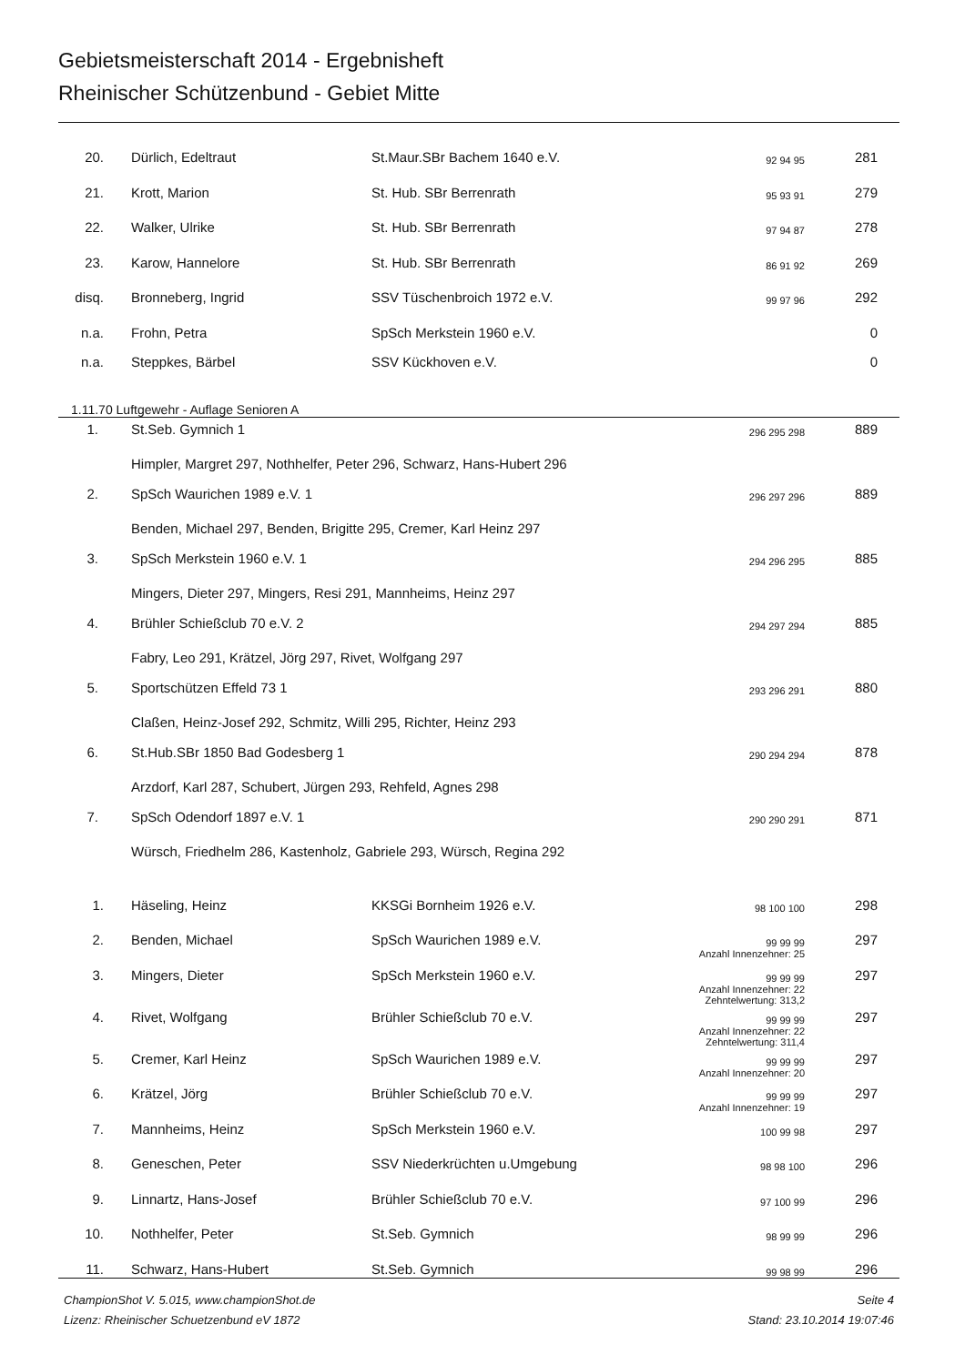Gebietsmeisterschaft 2014 - Ergebnisheft
Rheinischer Schützenbund - Gebiet Mitte
| 20. | | Dürlich, Edeltraut | St.Maur.SBr Bachem 1640 e.V. | 92 94 95 | 281 | |
| 21. | | Krott, Marion | St. Hub. SBr Berrenrath | 95 93 91 | 279 | |
| 22. | | Walker, Ulrike | St. Hub. SBr Berrenrath | 97 94 87 | 278 | |
| 23. | | Karow, Hannelore | St. Hub. SBr Berrenrath | 86 91 92 | 269 | |
| disq. | | Bronneberg, Ingrid | SSV Tüschenbroich 1972 e.V. | 99 97 96 | 292 | |
| n.a. | | Frohn, Petra | SpSch Merkstein 1960 e.V. | | 0 | |
| n.a. | | Steppkes, Bärbel | SSV Kückhoven e.V. | | 0 | |
1.11.70 Luftgewehr - Auflage Senioren A
| 1. | | St.Seb. Gymnich 1 | 296 295 298 | 889 | |
| | | Himpler, Margret 297, Nothhelfer, Peter 296, Schwarz, Hans-Hubert 296 | | | |
| 2. | | SpSch Waurichen 1989 e.V. 1 | 296 297 296 | 889 | |
| | | Benden, Michael 297, Benden, Brigitte 295, Cremer, Karl Heinz 297 | | | |
| 3. | | SpSch Merkstein 1960 e.V. 1 | 294 296 295 | 885 | |
| | | Mingers, Dieter 297, Mingers, Resi 291, Mannheims, Heinz 297 | | | |
| 4. | | Brühler Schießclub 70 e.V. 2 | 294 297 294 | 885 | |
| | | Fabry, Leo 291, Krätzel, Jörg 297, Rivet, Wolfgang 297 | | | |
| 5. | | Sportschützen Effeld 73 1 | 293 296 291 | 880 | |
| | | Claßen, Heinz-Josef 292, Schmitz, Willi 295, Richter, Heinz 293 | | | |
| 6. | | St.Hub.SBr 1850 Bad Godesberg 1 | 290 294 294 | 878 | |
| | | Arzdorf, Karl 287, Schubert, Jürgen 293, Rehfeld, Agnes 298 | | | |
| 7. | | SpSch Odendorf 1897 e.V. 1 | 290 290 291 | 871 | |
| | | Würsch, Friedhelm 286, Kastenholz, Gabriele 293, Würsch, Regina 292 | | | |
| 1. | | Häseling, Heinz | KKSGi Bornheim 1926 e.V. | 98 100 100 | 298 | |
| 2. | | Benden, Michael | SpSch Waurichen 1989 e.V. | 99 99 99 Anzahl Innenzehner: 25 | 297 | |
| 3. | | Mingers, Dieter | SpSch Merkstein 1960 e.V. | 99 99 99 Anzahl Innenzehner: 22 Zehntelwertung: 313,2 | 297 | |
| 4. | | Rivet, Wolfgang | Brühler Schießclub 70 e.V. | 99 99 99 Anzahl Innenzehner: 22 Zehntelwertung: 311,4 | 297 | |
| 5. | | Cremer, Karl Heinz | SpSch Waurichen 1989 e.V. | 99 99 99 Anzahl Innenzehner: 20 | 297 | |
| 6. | | Krätzel, Jörg | Brühler Schießclub 70 e.V. | 99 99 99 Anzahl Innenzehner: 19 | 297 | |
| 7. | | Mannheims, Heinz | SpSch Merkstein 1960 e.V. | 100 99 98 | 297 | |
| 8. | | Geneschen, Peter | SSV Niederkrüchten u.Umgebung | 98 98 100 | 296 | |
| 9. | | Linnartz, Hans-Josef | Brühler Schießclub 70 e.V. | 97 100 99 | 296 | |
| 10. | | Nothhelfer, Peter | St.Seb. Gymnich | 98 99 99 | 296 | |
| 11. | | Schwarz, Hans-Hubert | St.Seb. Gymnich | 99 98 99 | 296 | |
ChampionShot V. 5.015, www.championShot.de Seite 4
Lizenz: Rheinischer Schuetzenbund eV 1872 Stand: 23.10.2014 19:07:46